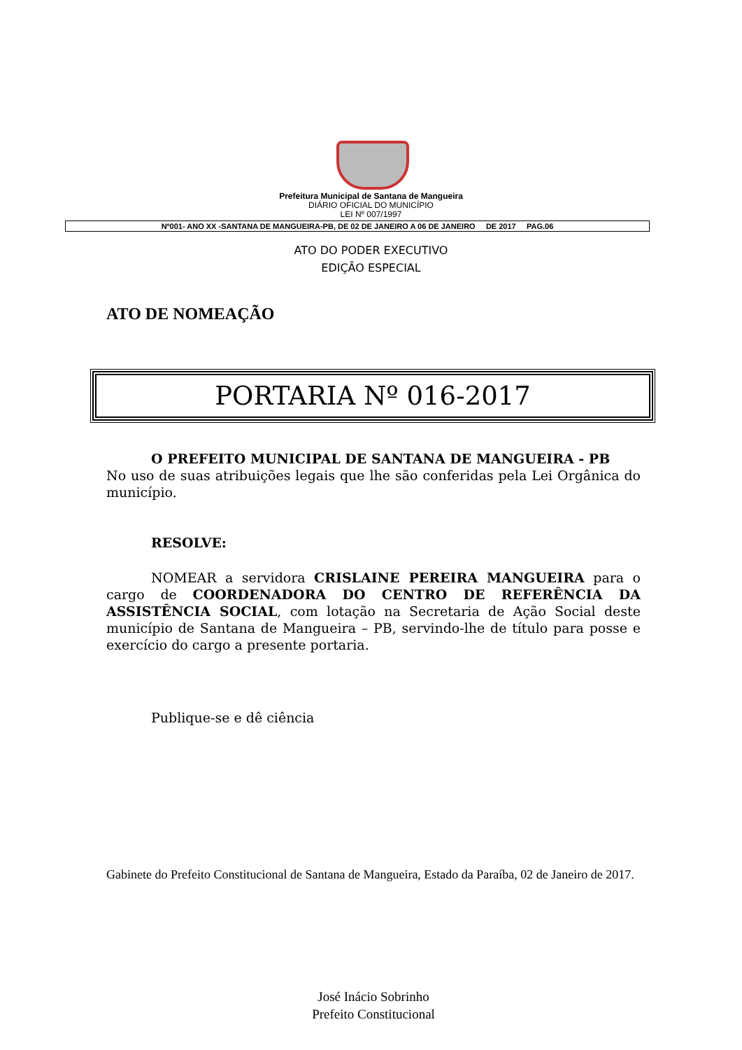Prefeitura Municipal de Santana de Mangueira
DIÁRIO OFICIAL DO MUNICÍPIO
LEI Nº 007/1997
Nº001- ANO XX -SANTANA DE MANGUEIRA-PB, DE 02 DE JANEIRO A 06 DE JANEIRO DE 2017 PAG.06
ATO DO PODER EXECUTIVO
EDIÇÃO ESPECIAL
ATO DE NOMEAÇÃO
PORTARIA Nº 016-2017
O PREFEITO MUNICIPAL DE SANTANA DE MANGUEIRA - PB
No uso de suas atribuições legais que lhe são conferidas pela Lei Orgânica do município.
RESOLVE:
NOMEAR a servidora CRISLAINE PEREIRA MANGUEIRA para o cargo de COORDENADORA DO CENTRO DE REFERÊNCIA DA ASSISTÊNCIA SOCIAL, com lotação na Secretaria de Ação Social deste município de Santana de Mangueira – PB, servindo-lhe de título para posse e exercício do cargo a presente portaria.
Publique-se e dê ciência
Gabinete do Prefeito Constitucional de Santana de Mangueira, Estado da Paraíba, 02 de Janeiro de 2017.
José Inácio Sobrinho
Prefeito Constitucional